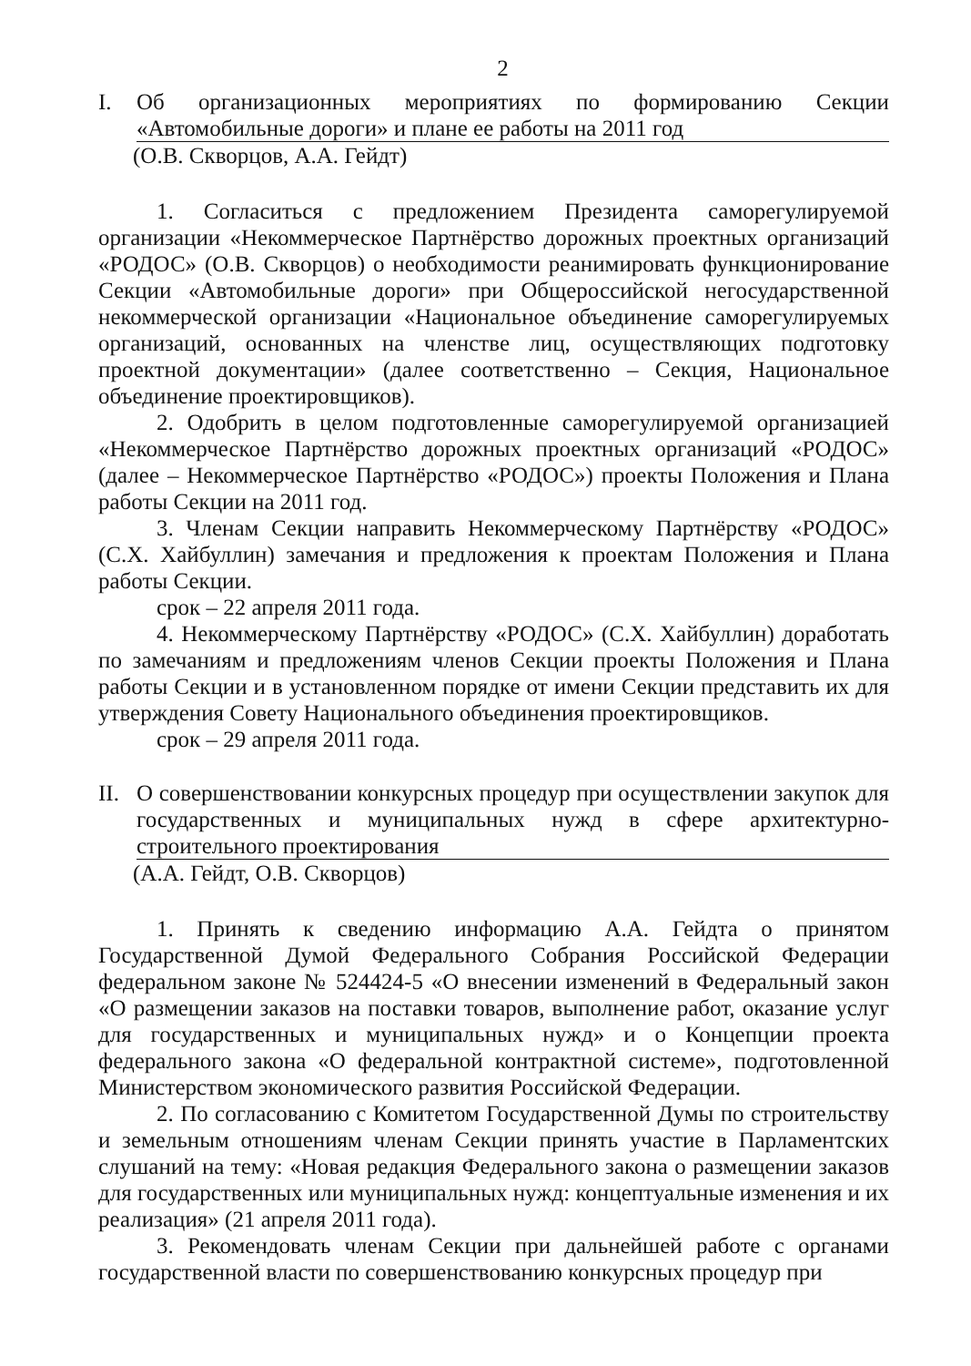2
I. Об организационных мероприятиях по формированию Секции «Автомобильные дороги» и плане ее работы на 2011 год
(О.В. Скворцов, А.А. Гейдт)
1. Согласиться с предложением Президента саморегулируемой организации «Некоммерческое Партнёрство дорожных проектных организаций «РОДОС» (О.В. Скворцов) о необходимости реанимировать функционирование Секции «Автомобильные дороги» при Общероссийской негосударственной некоммерческой организации «Национальное объединение саморегулируемых организаций, основанных на членстве лиц, осуществляющих подготовку проектной документации» (далее соответственно – Секция, Национальное объединение проектировщиков).
2. Одобрить в целом подготовленные саморегулируемой организацией «Некоммерческое Партнёрство дорожных проектных организаций «РОДОС» (далее – Некоммерческое Партнёрство «РОДОС») проекты Положения и Плана работы Секции на 2011 год.
3. Членам Секции направить Некоммерческому Партнёрству «РОДОС» (С.Х. Хайбуллин) замечания и предложения к проектам Положения и Плана работы Секции.
срок – 22 апреля 2011 года.
4. Некоммерческому Партнёрству «РОДОС» (С.Х. Хайбуллин) доработать по замечаниям и предложениям членов Секции проекты Положения и Плана работы Секции и в установленном порядке от имени Секции представить их для утверждения Совету Национального объединения проектировщиков.
срок – 29 апреля 2011 года.
II. О совершенствовании конкурсных процедур при осуществлении закупок для государственных и муниципальных нужд в сфере архитектурно-строительного проектирования
(А.А. Гейдт, О.В. Скворцов)
1. Принять к сведению информацию А.А. Гейдта о принятом Государственной Думой Федерального Собрания Российской Федерации федеральном законе № 524424-5 «О внесении изменений в Федеральный закон «О размещении заказов на поставки товаров, выполнение работ, оказание услуг для государственных и муниципальных нужд» и о Концепции проекта федерального закона «О федеральной контрактной системе», подготовленной Министерством экономического развития Российской Федерации.
2. По согласованию с Комитетом Государственной Думы по строительству и земельным отношениям членам Секции принять участие в Парламентских слушаний на тему: «Новая редакция Федерального закона о размещении заказов для государственных или муниципальных нужд: концептуальные изменения и их реализация» (21 апреля 2011 года).
3. Рекомендовать членам Секции при дальнейшей работе с органами государственной власти по совершенствованию конкурсных процедур при